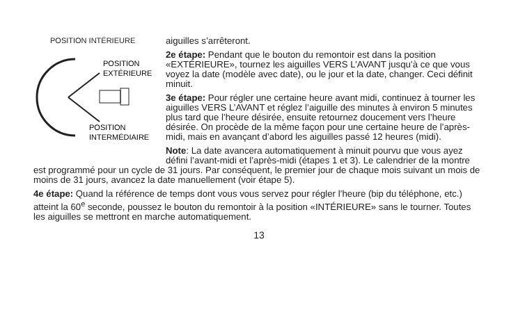POSITION INTÉRIEURE
POSITION
EXTÉRIEURE
POSITION
INTERMÉDIAIRE
aiguilles s’arrêteront.
2e étape: Pendant que le bouton du remontoir est dans la position «EXTÉRIEURE», tournez les aiguilles VERS L’AVANT jusqu’à ce que vous voyez la date (modèle avec date), ou le jour et la date, changer. Ceci définit minuit.
3e étape: Pour régler une certaine heure avant midi, continuez à tourner les aiguilles VERS L’AVANT et réglez l’aiguille des minutes à environ 5 minutes plus tard que l’heure désirée, ensuite retournez doucement vers l’heure désirée. On procède de la même façon pour une certaine heure de l’après-midi, mais en avançant d’abord les aiguilles passé 12 heures (midi).
Note: La date avancera automatiquement à minuit pourvu que vous ayez défini l’avant-midi et l’après-midi (étapes 1 et 3). Le calendrier de la montre est programmé pour un cycle de 31 jours. Par conséquent, le premier jour de chaque mois suivant un mois de moins de 31 jours, avancez la date manuellement (voir étape 5).
4e étape: Quand la référence de temps dont vous vous servez pour régler l’heure (bip du téléphone, etc.) atteint la 60<sup>e</sup> seconde, poussez le bouton du remontoir à la position «INTÉRIEURE» sans le tourner. Toutes les aiguilles se mettront en marche automatiquement.
13